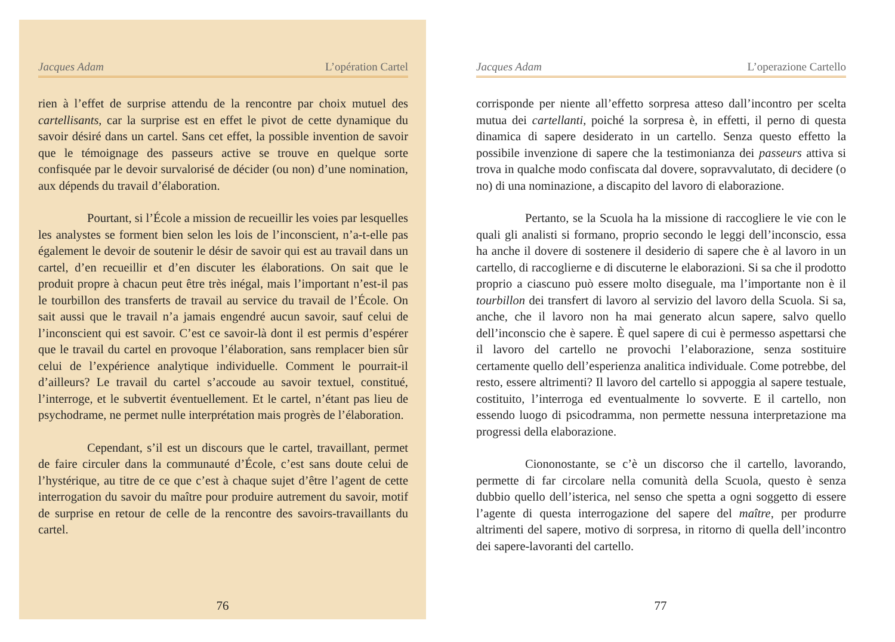Jacques Adam L’opération Cartel
rien à l’effet de surprise attendu de la rencontre par choix mutuel des cartellisants, car la surprise est en effet le pivot de cette dynamique du savoir désiré dans un cartel. Sans cet effet, la possible invention de savoir que le témoignage des passeurs active se trouve en quelque sorte confisquée par le devoir survalorisé de décider (ou non) d’une nomination, aux dépends du travail d’élaboration.
Pourtant, si l’École a mission de recueillir les voies par lesquelles les analystes se forment bien selon les lois de l’inconscient, n’a-t-elle pas également le devoir de soutenir le désir de savoir qui est au travail dans un cartel, d’en recueillir et d’en discuter les élaborations. On sait que le produit propre à chacun peut être très inégal, mais l’important n’est-il pas le tourbillon des transferts de travail au service du travail de l’École. On sait aussi que le travail n’a jamais engendré aucun savoir, sauf celui de l’inconscient qui est savoir. C’est ce savoir-là dont il est permis d’espérer que le travail du cartel en provoque l’élaboration, sans remplacer bien sûr celui de l’expérience analytique individuelle. Comment le pourrait-il d’ailleurs? Le travail du cartel s’accoude au savoir textuel, constitué, l’interroge, et le subvertit éventuellement. Et le cartel, n’étant pas lieu de psychodrame, ne permet nulle interprétation mais progrès de l’élaboration.
Cependant, s’il est un discours que le cartel, travaillant, permet de faire circuler dans la communauté d’École, c’est sans doute celui de l’hystérique, au titre de ce que c’est à chaque sujet d’être l’agent de cette interrogation du savoir du maître pour produire autrement du savoir, motif de surprise en retour de celle de la rencontre des savoirs-travaillants du cartel.
76
Jacques Adam L’operazione Cartello
corrisponde per niente all’effetto sorpresa atteso dall’incontro per scelta mutua dei cartellanti, poiché la sorpresa è, in effetti, il perno di questa dinamica di sapere desiderato in un cartello. Senza questo effetto la possibile invenzione di sapere che la testimonianza dei passeurs attiva si trova in qualche modo confiscata dal dovere, sopravvalutato, di decidere (o no) di una nominazione, a discapito del lavoro di elaborazione.
Pertanto, se la Scuola ha la missione di raccogliere le vie con le quali gli analisti si formano, proprio secondo le leggi dell’inconscio, essa ha anche il dovere di sostenere il desiderio di sapere che è al lavoro in un cartello, di raccoglierne e di discuterne le elaborazioni. Si sa che il prodotto proprio a ciascuno può essere molto diseguale, ma l’importante non è il tourbillon dei transfert di lavoro al servizio del lavoro della Scuola. Si sa, anche, che il lavoro non ha mai generato alcun sapere, salvo quello dell’inconscio che è sapere. È quel sapere di cui è permesso aspettarsi che il lavoro del cartello ne provochi l’elaborazione, senza sostituire certamente quello dell’esperienza analitica individuale. Come potrebbe, del resto, essere altrimenti? Il lavoro del cartello si appoggia al sapere testuale, costituito, l’interroga ed eventualmente lo sovverte. E il cartello, non essendo luogo di psicodramma, non permette nessuna interpretazione ma progressi della elaborazione.
Ciononostante, se c’è un discorso che il cartello, lavorando, permette di far circolare nella comunità della Scuola, questo è senza dubbio quello dell’isterica, nel senso che spetta a ogni soggetto di essere l’agente di questa interrogazione del sapere del maître, per produrre altrimenti del sapere, motivo di sorpresa, in ritorno di quella dell’incontro dei sapere-lavoranti del cartello.
77